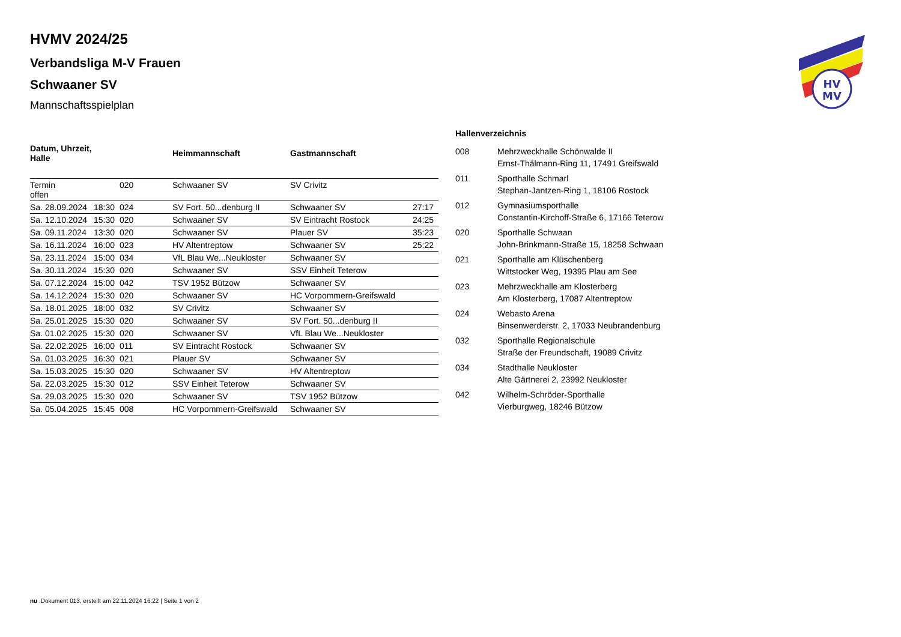HV
MV
HVMV 2024/25
Verbandsliga M-V Frauen
Schwaaner SV
Mannschaftsspielplan
| Datum, Uhrzeit, Halle | | | Heimmannschaft | Gastmannschaft | |
| --- | --- | --- | --- | --- | --- |
| Termin offen | | 020 | Schwaaner SV | SV Crivitz | |
| Sa. 28.09.2024 | 18:30 | 024 | SV Fort. 50...denburg II | Schwaaner SV | 27:17 |
| Sa. 12.10.2024 | 15:30 | 020 | Schwaaner SV | SV Eintracht Rostock | 24:25 |
| Sa. 09.11.2024 | 13:30 | 020 | Schwaaner SV | Plauer SV | 35:23 |
| Sa. 16.11.2024 | 16:00 | 023 | HV Altentreptow | Schwaaner SV | 25:22 |
| Sa. 23.11.2024 | 15:00 | 034 | VfL Blau We...Neukloster | Schwaaner SV | |
| Sa. 30.11.2024 | 15:30 | 020 | Schwaaner SV | SSV Einheit Teterow | |
| Sa. 07.12.2024 | 15:00 | 042 | TSV 1952 Bützow | Schwaaner SV | |
| Sa. 14.12.2024 | 15:30 | 020 | Schwaaner SV | HC Vorpommern-Greifswald | |
| Sa. 18.01.2025 | 18:00 | 032 | SV Crivitz | Schwaaner SV | |
| Sa. 25.01.2025 | 15:30 | 020 | Schwaaner SV | SV Fort. 50...denburg II | |
| Sa. 01.02.2025 | 15:30 | 020 | Schwaaner SV | VfL Blau We...Neukloster | |
| Sa. 22.02.2025 | 16:00 | 011 | SV Eintracht Rostock | Schwaaner SV | |
| Sa. 01.03.2025 | 16:30 | 021 | Plauer SV | Schwaaner SV | |
| Sa. 15.03.2025 | 15:30 | 020 | Schwaaner SV | HV Altentreptow | |
| Sa. 22.03.2025 | 15:30 | 012 | SSV Einheit Teterow | Schwaaner SV | |
| Sa. 29.03.2025 | 15:30 | 020 | Schwaaner SV | TSV 1952 Bützow | |
| Sa. 05.04.2025 | 15:45 | 008 | HC Vorpommern-Greifswald | Schwaaner SV | |
Hallenverzeichnis
| 008 | Mehrzweckhalle Schönwalde II Ernst-Thälmann-Ring 11, 17491 Greifswald |
| 011 | Sporthalle Schmarl Stephan-Jantzen-Ring 1, 18106 Rostock |
| 012 | Gymnasiumsporthalle Constantin-Kirchoff-Straße 6, 17166 Teterow |
| 020 | Sporthalle Schwaan John-Brinkmann-Straße 15, 18258 Schwaan |
| 021 | Sporthalle am Klüschenberg Wittstocker Weg, 19395 Plau am See |
| 023 | Mehrzweckhalle am Klosterberg Am Klosterberg, 17087 Altentreptow |
| 024 | Webasto Arena Binsenwerderstr. 2, 17033 Neubrandenburg |
| 032 | Sporthalle Regionalschule Straße der Freundschaft, 19089 Crivitz |
| 034 | Stadthalle Neukloster Alte Gärtnerei 2, 23992 Neukloster |
| 042 | Wilhelm-Schröder-Sporthalle Vierburgweg, 18246 Bützow |
nu .Dokument 013, erstellt am 22.11.2024 16:22 | Seite 1 von 2